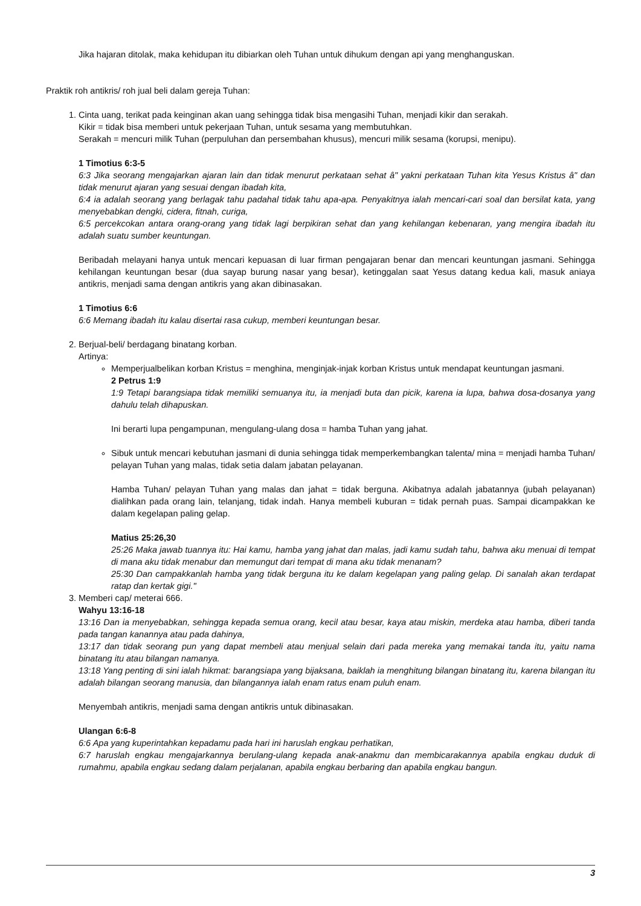Jika hajaran ditolak, maka kehidupan itu dibiarkan oleh Tuhan untuk dihukum dengan api yang menghanguskan.
Praktik roh antikris/ roh jual beli dalam gereja Tuhan:
1. Cinta uang, terikat pada keinginan akan uang sehingga tidak bisa mengasihi Tuhan, menjadi kikir dan serakah.
Kikir = tidak bisa memberi untuk pekerjaan Tuhan, untuk sesama yang membutuhkan.
Serakah = mencuri milik Tuhan (perpuluhan dan persembahan khusus), mencuri milik sesama (korupsi, menipu).
1 Timotius 6:3-5
6:3 Jika seorang mengajarkan ajaran lain dan tidak menurut perkataan sehat â" yakni perkataan Tuhan kita Yesus Kristus â" dan tidak menurut ajaran yang sesuai dengan ibadah kita,
6:4 ia adalah seorang yang berlagak tahu padahal tidak tahu apa-apa. Penyakitnya ialah mencari-cari soal dan bersilat kata, yang menyebabkan dengki, cidera, fitnah, curiga,
6:5 percekcokan antara orang-orang yang tidak lagi berpikiran sehat dan yang kehilangan kebenaran, yang mengira ibadah itu adalah suatu sumber keuntungan.
Beribadah melayani hanya untuk mencari kepuasan di luar firman pengajaran benar dan mencari keuntungan jasmani. Sehingga kehilangan keuntungan besar (dua sayap burung nasar yang besar), ketinggalan saat Yesus datang kedua kali, masuk aniaya antikris, menjadi sama dengan antikris yang akan dibinasakan.
1 Timotius 6:6
6:6 Memang ibadah itu kalau disertai rasa cukup, memberi keuntungan besar.
2. Berjual-beli/ berdagang binatang korban.
Artinya:
Memperjualbelikan korban Kristus = menghina, menginjak-injak korban Kristus untuk mendapat keuntungan jasmani.
2 Petrus 1:9
1:9 Tetapi barangsiapa tidak memiliki semuanya itu, ia menjadi buta dan picik, karena ia lupa, bahwa dosa-dosanya yang dahulu telah dihapuskan.
Ini berarti lupa pengampunan, mengulang-ulang dosa = hamba Tuhan yang jahat.
Sibuk untuk mencari kebutuhan jasmani di dunia sehingga tidak memperkembangkan talenta/ mina = menjadi hamba Tuhan/ pelayan Tuhan yang malas, tidak setia dalam jabatan pelayanan.
Hamba Tuhan/ pelayan Tuhan yang malas dan jahat = tidak berguna. Akibatnya adalah jabatannya (jubah pelayanan) dialihkan pada orang lain, telanjang, tidak indah. Hanya membeli kuburan = tidak pernah puas. Sampai dicampakkan ke dalam kegelapan paling gelap.
Matius 25:26,30
25:26 Maka jawab tuannya itu: Hai kamu, hamba yang jahat dan malas, jadi kamu sudah tahu, bahwa aku menuai di tempat di mana aku tidak menabur dan memungut dari tempat di mana aku tidak menanam?
25:30 Dan campakkanlah hamba yang tidak berguna itu ke dalam kegelapan yang paling gelap. Di sanalah akan terdapat ratap dan kertak gigi."
3. Memberi cap/ meterai 666.
Wahyu 13:16-18
13:16 Dan ia menyebabkan, sehingga kepada semua orang, kecil atau besar, kaya atau miskin, merdeka atau hamba, diberi tanda pada tangan kanannya atau pada dahinya,
13:17 dan tidak seorang pun yang dapat membeli atau menjual selain dari pada mereka yang memakai tanda itu, yaitu nama binatang itu atau bilangan namanya.
13:18 Yang penting di sini ialah hikmat: barangsiapa yang bijaksana, baiklah ia menghitung bilangan binatang itu, karena bilangan itu adalah bilangan seorang manusia, dan bilangannya ialah enam ratus enam puluh enam.
Menyembah antikris, menjadi sama dengan antikris untuk dibinasakan.
Ulangan 6:6-8
6:6 Apa yang kuperintahkan kepadamu pada hari ini haruslah engkau perhatikan,
6:7 haruslah engkau mengajarkannya berulang-ulang kepada anak-anakmu dan membicarakannya apabila engkau duduk di rumahmu, apabila engkau sedang dalam perjalanan, apabila engkau berbaring dan apabila engkau bangun.
3